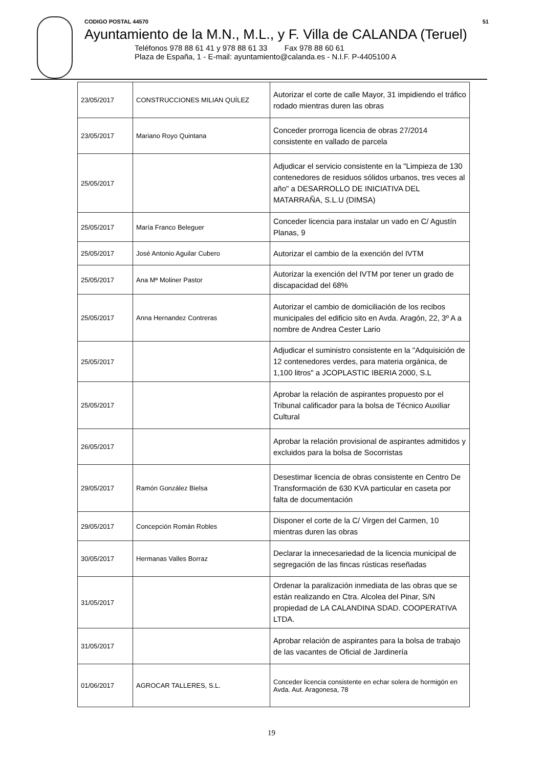CODIGO POSTAL 44570 51
Ayuntamiento de la M.N., M.L., y F. Villa de CALANDA (Teruel)
Teléfonos 978 88 61 41 y 978 88 61 33 Fax 978 88 60 61
Plaza de España, 1 - E-mail: ayuntamiento@calanda.es - N.I.F. P-4405100 A
| 23/05/2017 | CONSTRUCCIONES MILIAN QUÍLEZ | Autorizar el corte de calle Mayor, 31 impidiendo el tráfico rodado mientras duren las obras |
| 23/05/2017 | Mariano Royo Quintana | Conceder prorroga licencia de obras 27/2014 consistente en vallado de parcela |
| 25/05/2017 | | Adjudicar el servicio consistente en la "Limpieza de 130 contenedores de residuos sólidos urbanos, tres veces al año" a DESARROLLO DE INICIATIVA DEL MATARRAÑA, S.L.U (DIMSA) |
| 25/05/2017 | María Franco Beleguer | Conceder licencia para instalar un vado en C/ Agustín Planas, 9 |
| 25/05/2017 | José Antonio Aguilar Cubero | Autorizar el cambio de la exención del IVTM |
| 25/05/2017 | Ana Mª Moliner Pastor | Autorizar la exención del IVTM por tener un grado de discapacidad del 68% |
| 25/05/2017 | Anna Hernandez Contreras | Autorizar el cambio de domiciliación de los recibos municipales del edificio sito en Avda. Aragón, 22, 3º A a nombre de Andrea Cester Lario |
| 25/05/2017 | | Adjudicar el suministro consistente en la "Adquisición de 12 contenedores verdes, para materia orgánica, de 1,100 litros" a JCOPLASTIC IBERIA 2000, S.L |
| 25/05/2017 | | Aprobar la relación de aspirantes propuesto por el Tribunal calificador para la bolsa de Técnico Auxiliar Cultural |
| 26/05/2017 | | Aprobar la relación provisional de aspirantes admitidos y excluidos para la bolsa de Socorristas |
| 29/05/2017 | Ramón González Bielsa | Desestimar licencia de obras consistente en Centro De Transformación de 630 KVA particular en caseta por falta de documentación |
| 29/05/2017 | Concepción Román Robles | Disponer el corte de la C/ Virgen del Carmen, 10 mientras duren las obras |
| 30/05/2017 | Hermanas Valles Borraz | Declarar la innecesariedad de la licencia municipal de segregación de las fincas rústicas reseñadas |
| 31/05/2017 | | Ordenar la paralización inmediata de las obras que se están realizando en Ctra. Alcolea del Pinar, S/N propiedad de LA CALANDINA SDAD. COOPERATIVA LTDA. |
| 31/05/2017 | | Aprobar relación de aspirantes para la bolsa de trabajo de las vacantes de Oficial de Jardinería |
| 01/06/2017 | AGROCAR TALLERES, S.L. | Conceder licencia consistente en echar solera de hormigón en Avda. Aut. Aragonesa, 78 |
19